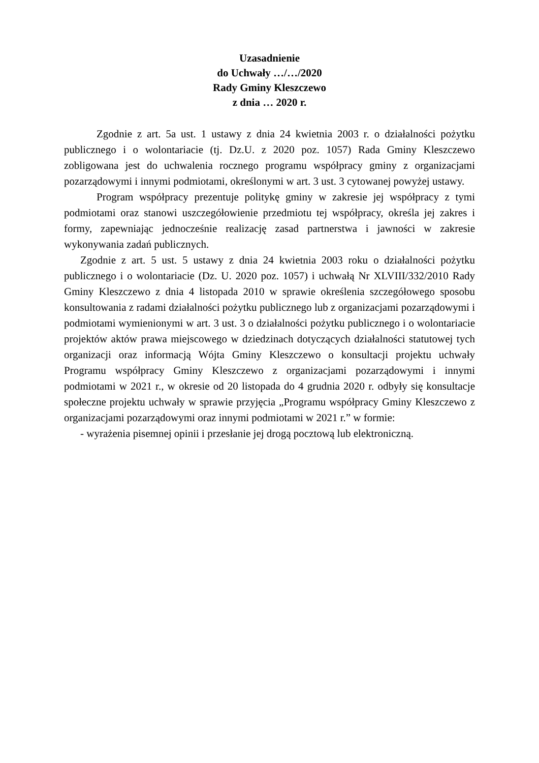Uzasadnienie
do Uchwały …/…/2020
Rady Gminy Kleszczewo
z dnia … 2020 r.
Zgodnie z art. 5a ust. 1 ustawy z dnia 24 kwietnia 2003 r. o działalności pożytku publicznego i o wolontariacie (tj. Dz.U. z 2020 poz. 1057) Rada Gminy Kleszczewo zobligowana jest do uchwalenia rocznego programu współpracy gminy z organizacjami pozarządowymi i innymi podmiotami, określonymi w art. 3 ust. 3 cytowanej powyżej ustawy.
Program współpracy prezentuje politykę gminy w zakresie jej współpracy z tymi podmiotami oraz stanowi uszczegółowienie przedmiotu tej współpracy, określa jej zakres i formy, zapewniając jednocześnie realizację zasad partnerstwa i jawności w zakresie wykonywania zadań publicznych.
Zgodnie z art. 5 ust. 5 ustawy z dnia 24 kwietnia 2003 roku o działalności pożytku publicznego i o wolontariacie (Dz. U. 2020 poz. 1057) i uchwałą Nr XLVIII/332/2010 Rady Gminy Kleszczewo z dnia 4 listopada 2010 w sprawie określenia szczegółowego sposobu konsultowania z radami działalności pożytku publicznego lub z organizacjami pozarządowymi i podmiotami wymienionymi w art. 3 ust. 3 o działalności pożytku publicznego i o wolontariacie projektów aktów prawa miejscowego w dziedzinach dotyczących działalności statutowej tych organizacji oraz informacją Wójta Gminy Kleszczewo o konsultacji projektu uchwały Programu współpracy Gminy Kleszczewo z organizacjami pozarządowymi i innymi podmiotami w 2021 r., w okresie od 20 listopada do 4 grudnia 2020 r. odbyły się konsultacje społeczne projektu uchwały w sprawie przyjęcia „Programu współpracy Gminy Kleszczewo z organizacjami pozarządowymi oraz innymi podmiotami w 2021 r.” w formie:
- wyrażenia pisemnej opinii i przesłanie jej drogą pocztową lub elektroniczną.